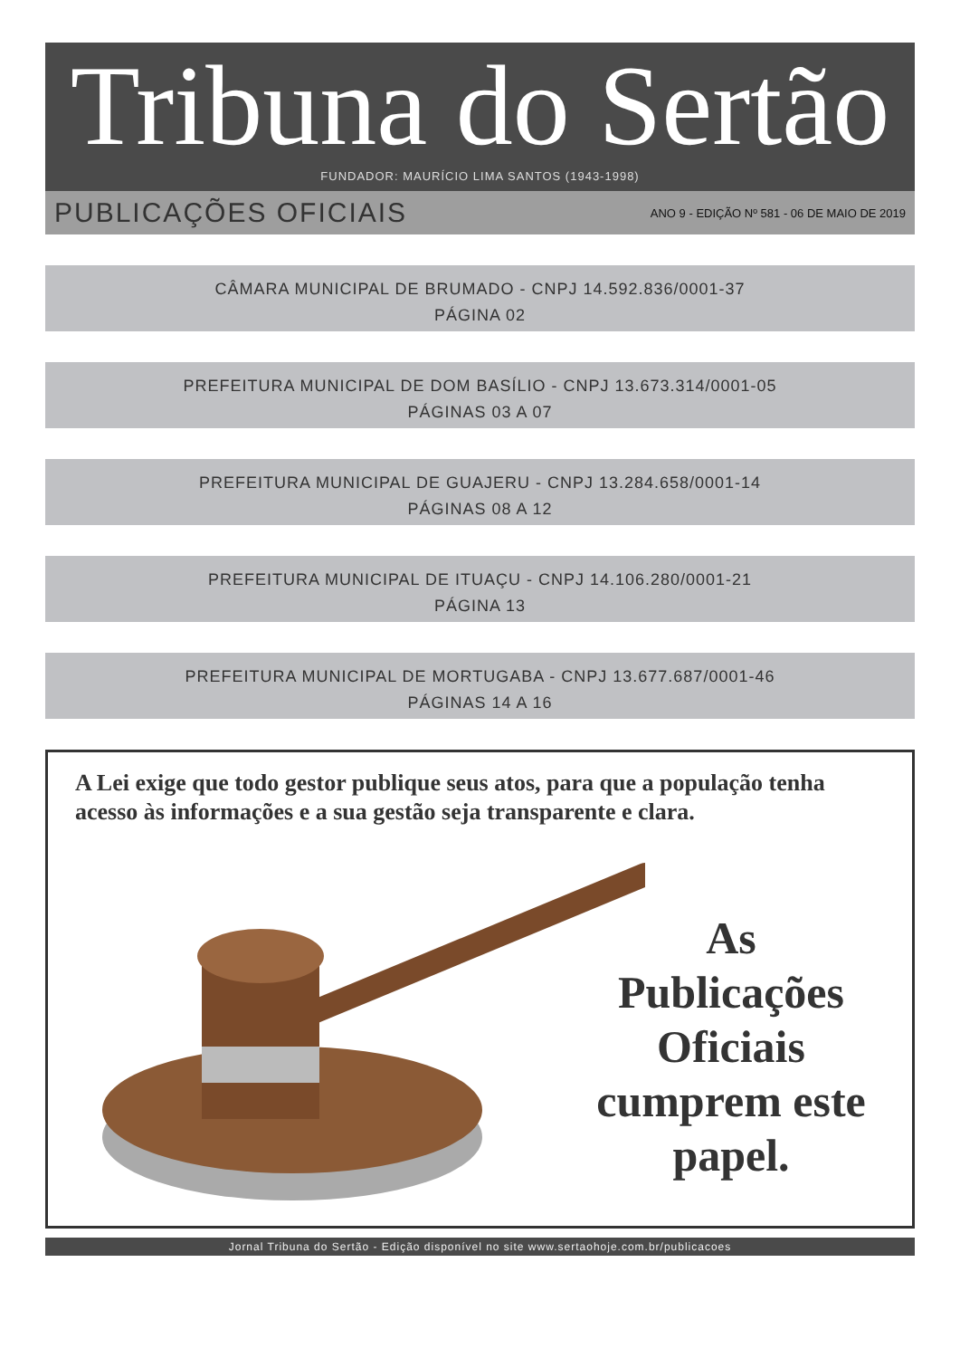Tribuna do Sertão
FUNDADOR: MAURÍCIO LIMA SANTOS (1943-1998)
PUBLICAÇÕES OFICIAIS ANO 9 - EDIÇÃO Nº 581 - 06 DE MAIO DE 2019
CÂMARA MUNICIPAL DE BRUMADO - CNPJ 14.592.836/0001-37
PÁGINA 02
PREFEITURA MUNICIPAL DE DOM BASÍLIO - CNPJ 13.673.314/0001-05
PÁGINAS 03 A 07
PREFEITURA MUNICIPAL DE GUAJERU - CNPJ 13.284.658/0001-14
PÁGINAS 08 A 12
PREFEITURA MUNICIPAL DE ITUAÇU - CNPJ 14.106.280/0001-21
PÁGINA 13
PREFEITURA MUNICIPAL DE MORTUGABA - CNPJ 13.677.687/0001-46
PÁGINAS 14 A 16
A Lei exige que todo gestor publique seus atos, para que a população tenha acesso às informações e a sua gestão seja transparente e clara.
As Publicações Oficiais cumprem este papel.
Jornal Tribuna do Sertão - Edição disponível no site www.sertaohoje.com.br/publicacoes